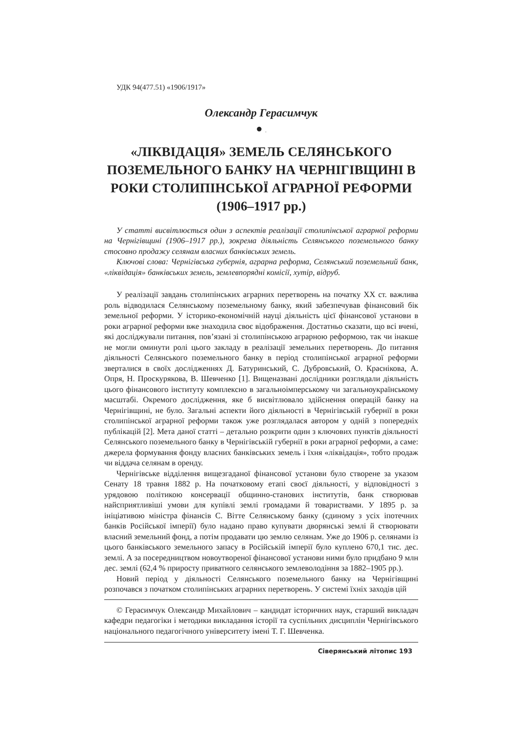УДК 94(477.51) «1906/1917»
Олександр Герасимчук
● .
«ЛІКВІДАЦІЯ» ЗЕМЕЛЬ СЕЛЯНСЬКОГО ПОЗЕМЕЛЬНОГО БАНКУ НА ЧЕРНІГІВЩИНІ В РОКИ СТОЛИПІНСЬКОЇ АГРАРНОЇ РЕФОРМИ (1906–1917 рр.)
У статті висвітлюється один з аспектів реалізації столипінської аграрної реформи на Чернігівщині (1906–1917 рр.), зокрема діяльність Селянського поземельного банку стосовно продажу селянам власних банківських земель.
Ключові слова: Чернігівська губернія, аграрна реформа, Селянський поземельний банк, «ліквідація» банківських земель, землевпорядні комісії, хутір, відруб.
У реалізації завдань столипінських аграрних перетворень на початку ХХ ст. важлива роль відводилася Селянському поземельному банку, який забезпечував фінансовий бік земельної реформи. У історико-економічній науці діяльність цієї фінансової установи в роки аграрної реформи вже знаходила своє відображення. Достатньо сказати, що всі вчені, які досліджували питання, пов’язані зі столипінською аграрною реформою, так чи інакше не могли оминути ролі цього закладу в реалізації земельних перетворень. До питання діяльності Селянського поземельного банку в період столипінської аграрної реформи зверталися в своїх дослідженнях Д. Батуринський, С. Дубровський, О. Краснікова, А. Опря, Н. Проскурякова, В. Шевченко [1]. Вищеназвані дослідники розглядали діяльність цього фінансового інституту комплексно в загальноімперському чи загальноукраїнському масштабі. Окремого дослідження, яке б висвітлювало здійснення операцій банку на Чернігівщині, не було. Загальні аспекти його діяльності в Чернігівській губернії в роки столипінської аграрної реформи також уже розглядалася автором у одній з попередніх публікацій [2]. Мета даної статті – детально розкрити один з ключових пунктів діяльності Селянського поземельного банку в Чернігівській губернії в роки аграрної реформи, а саме: джерела формування фонду власних банківських земель і їхня «ліквідація», тобто продаж чи віддача селянам в оренду.
Чернігівське відділення вищезгаданої фінансової установи було створене за указом Сенату 18 травня 1882 р. На початковому етапі своєї діяльності, у відповідності з урядовою політикою консервації общинно-станових інститутів, банк створював найсприятливіші умови для купівлі землі громадами й товариствами. У 1895 р. за ініціативою міністра фінансів С. Вітте Селянському банку (єдиному з усіх іпотечних банків Російської імперії) було надано право купувати дворянські землі й створювати власний земельний фонд, а потім продавати цю землю селянам. Уже до 1906 р. селянами із цього банківського земельного запасу в Російській імперії було куплено 670,1 тис. дес. землі. А за посередництвом новоутвореної фінансової установи ними було придбано 9 млн дес. землі (62,4 % приросту приватного селянського землеволодіння за 1882–1905 рр.).
Новий період у діяльності Селянського поземельного банку на Чернігівщині розпочався з початком столипінських аграрних перетворень. У системі їхніх заходів цій
© Герасимчук Олександр Михайлович – кандидат історичних наук, старший викладач кафедри педагогіки і методики викладання історії та суспільних дисциплін Чернігівського національного педагогічного університету імені Т. Г. Шевченка.
Сіверянський літопис 193